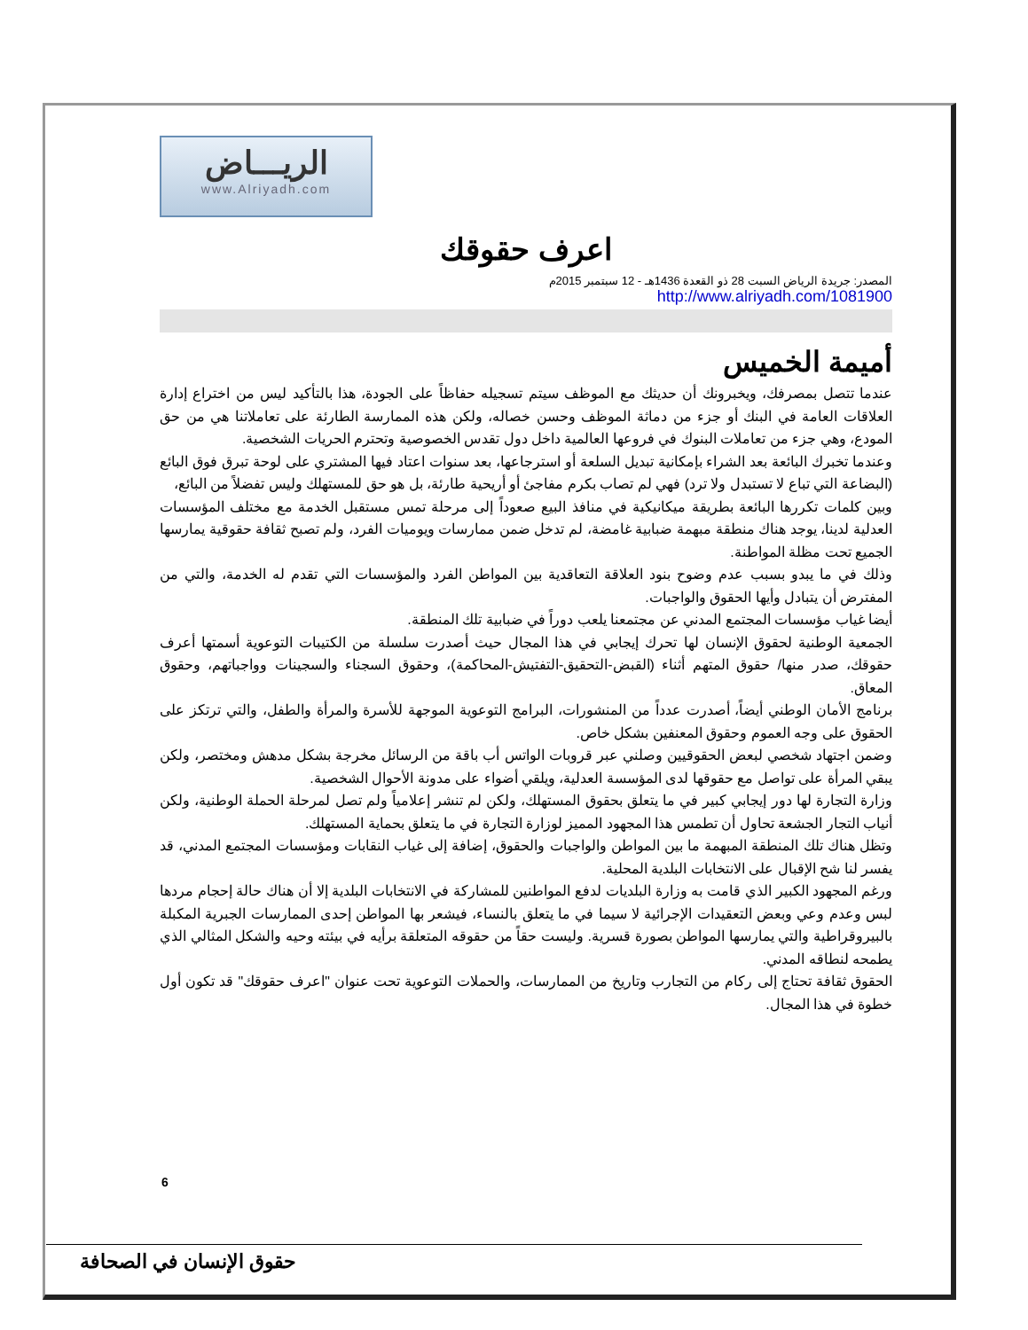الريـــاض
www.Alriyadh.com
اعرف حقوقك
المصدر: جريدة الرياض السبت 28 ذو القعدة 1436هـ - 12 سبتمبر 2015م
http://www.alriyadh.com/1081900
أميمة الخميس
عندما تتصل بمصرفك، ويخبرونك أن حديثك مع الموظف سيتم تسجيله حفاظاً على الجودة، هذا بالتأكيد ليس من اختراع إدارة العلاقات العامة في البنك أو جزء من دماثة الموظف وحسن خصاله، ولكن هذه الممارسة الطارئة على تعاملاتنا هي من حق المودع، وهي جزء من تعاملات البنوك في فروعها العالمية داخل دول تقدس الخصوصية وتحترم الحريات الشخصية.
وعندما تخبرك البائعة بعد الشراء بإمكانية تبديل السلعة أو استرجاعها، بعد سنوات اعتاد فيها المشتري على لوحة تبرق فوق البائع (البضاعة التي تباع لا تستبدل ولا ترد) فهي لم تصاب بكرم مفاجئ أو أريحية طارئة، بل هو حق للمستهلك وليس تفضلاً من البائع،
وبين كلمات تكررها البائعة بطريقة ميكانيكية في منافذ البيع صعوداً إلى مرحلة تمس مستقبل الخدمة مع مختلف المؤسسات العدلية لدينا، يوجد هناك منطقة مبهمة ضبابية غامضة، لم تدخل ضمن ممارسات ويوميات الفرد، ولم تصبح ثقافة حقوقية يمارسها الجميع تحت مظلة المواطنة.
وذلك في ما يبدو بسبب عدم وضوح بنود العلاقة التعاقدية بين المواطن الفرد والمؤسسات التي تقدم له الخدمة، والتي من المفترض أن يتبادل وأيها الحقوق والواجبات.
أيضا غياب مؤسسات المجتمع المدني عن مجتمعنا يلعب دوراً في ضبابية تلك المنطقة.
الجمعية الوطنية لحقوق الإنسان لها تحرك إيجابي في هذا المجال حيث أصدرت سلسلة من الكتيبات التوعوية أسمتها أعرف حقوقك، صدر منها/ حقوق المتهم أثناء (القبض-التحقيق-التفتيش-المحاكمة)، وحقوق السجناء والسجينات وواجباتهم، وحقوق المعاق.
برنامج الأمان الوطني أيضاً، أصدرت عدداً من المنشورات، البرامج التوعوية الموجهة للأسرة والمرأة والطفل، والتي ترتكز على الحقوق على وجه العموم وحقوق المعنفين بشكل خاص.
وضمن اجتهاد شخصي لبعض الحقوقيين وصلني عبر قروبات الواتس أب باقة من الرسائل مخرجة بشكل مدهش ومختصر، ولكن يبقي المرأة على تواصل مع حقوقها لدى المؤسسة العدلية، ويلقي أضواء على مدونة الأحوال الشخصية.
وزارة التجارة لها دور إيجابي كبير في ما يتعلق بحقوق المستهلك، ولكن لم تنشر إعلامياً ولم تصل لمرحلة الحملة الوطنية، ولكن أنياب التجار الجشعة تحاول أن تطمس هذا المجهود المميز لوزارة التجارة في ما يتعلق بحماية المستهلك.
وتظل هناك تلك المنطقة المبهمة ما بين المواطن والواجبات والحقوق، إضافة إلى غياب النقابات ومؤسسات المجتمع المدني، قد يفسر لنا شح الإقبال على الانتخابات البلدية المحلية.
ورغم المجهود الكبير الذي قامت به وزارة البلديات لدفع المواطنين للمشاركة في الانتخابات البلدية إلا أن هناك حالة إحجام مردها لبس وعدم وعي وبعض التعقيدات الإجرائية لا سيما في ما يتعلق بالنساء، فيشعر بها المواطن إحدى الممارسات الجبرية المكبلة بالبيروقراطية والتي يمارسها المواطن بصورة قسرية. وليست حقاً من حقوقه المتعلقة برأيه في بيئته وحيه والشكل المثالي الذي يطمحه لنطاقه المدني.
الحقوق ثقافة تحتاج إلى ركام من التجارب وتاريخ من الممارسات، والحملات التوعوية تحت عنوان "اعرف حقوقك" قد تكون أول خطوة في هذا المجال.
6
حقوق الإنسان في الصحافة